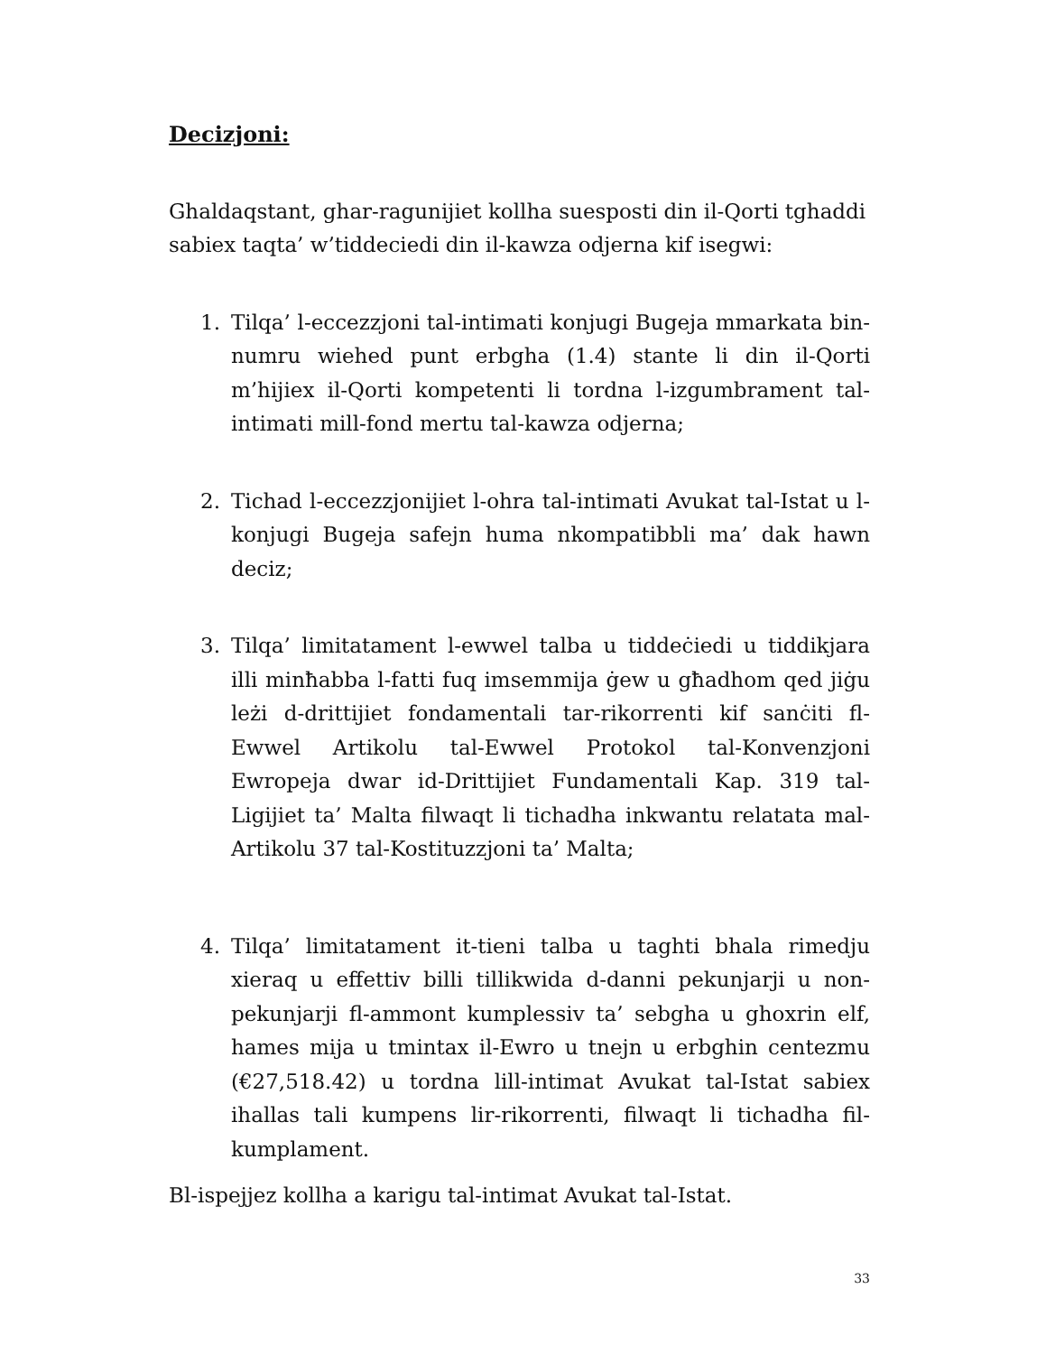Decizjoni:
Ghaldaqstant, ghar-ragunijiet kollha suesposti din il-Qorti tghaddi sabiex taqta’ w’tiddeciedi din il-kawza odjerna kif isegwi:
1. Tilqa’ l-eccezzjoni tal-intimati konjugi Bugeja mmarkata bin-numru wiehed punt erbgha (1.4) stante li din il-Qorti m’hijiex il-Qorti kompetenti li tordna l-izgumbrament tal-intimati mill-fond mertu tal-kawza odjerna;
2. Tichad l-eccezzjonijiet l-ohra tal-intimati Avukat tal-Istat u l-konjugi Bugeja safejn huma nkompatibbli ma’ dak hawn deciz;
3. Tilqa’ limitatament l-ewwel talba u tiddeċiedi u tiddikjara illi minħabba l-fatti fuq imsemmija ġew u għadhom qed jiġu leżi d-drittijiet fondamentali tar-rikorrenti kif sanċiti fl-Ewwel Artikolu tal-Ewwel Protokol tal-Konvenzjoni Ewropeja dwar id-Drittijiet Fundamentali Kap. 319 tal-Ligijiet ta’ Malta filwaqt li tichadha inkwantu relatata mal-Artikolu 37 tal-Kostituzzjoni ta’ Malta;
4. Tilqa’ limitatament it-tieni talba u taghti bhala rimedju xieraq u effettiv billi tillikwida d-danni pekunjarji u non-pekunjarji fl-ammont kumplessiv ta’ sebgha u ghoxrin elf, hames mija u tmintax il-Ewro u tnejn u erbghin centezmu (€27,518.42) u tordna lill-intimat Avukat tal-Istat sabiex ihallas tali kumpens lir-rikorrenti, filwaqt li tichadha fil-kumplament.
Bl-ispejjez kollha a karigu tal-intimat Avukat tal-Istat.
33